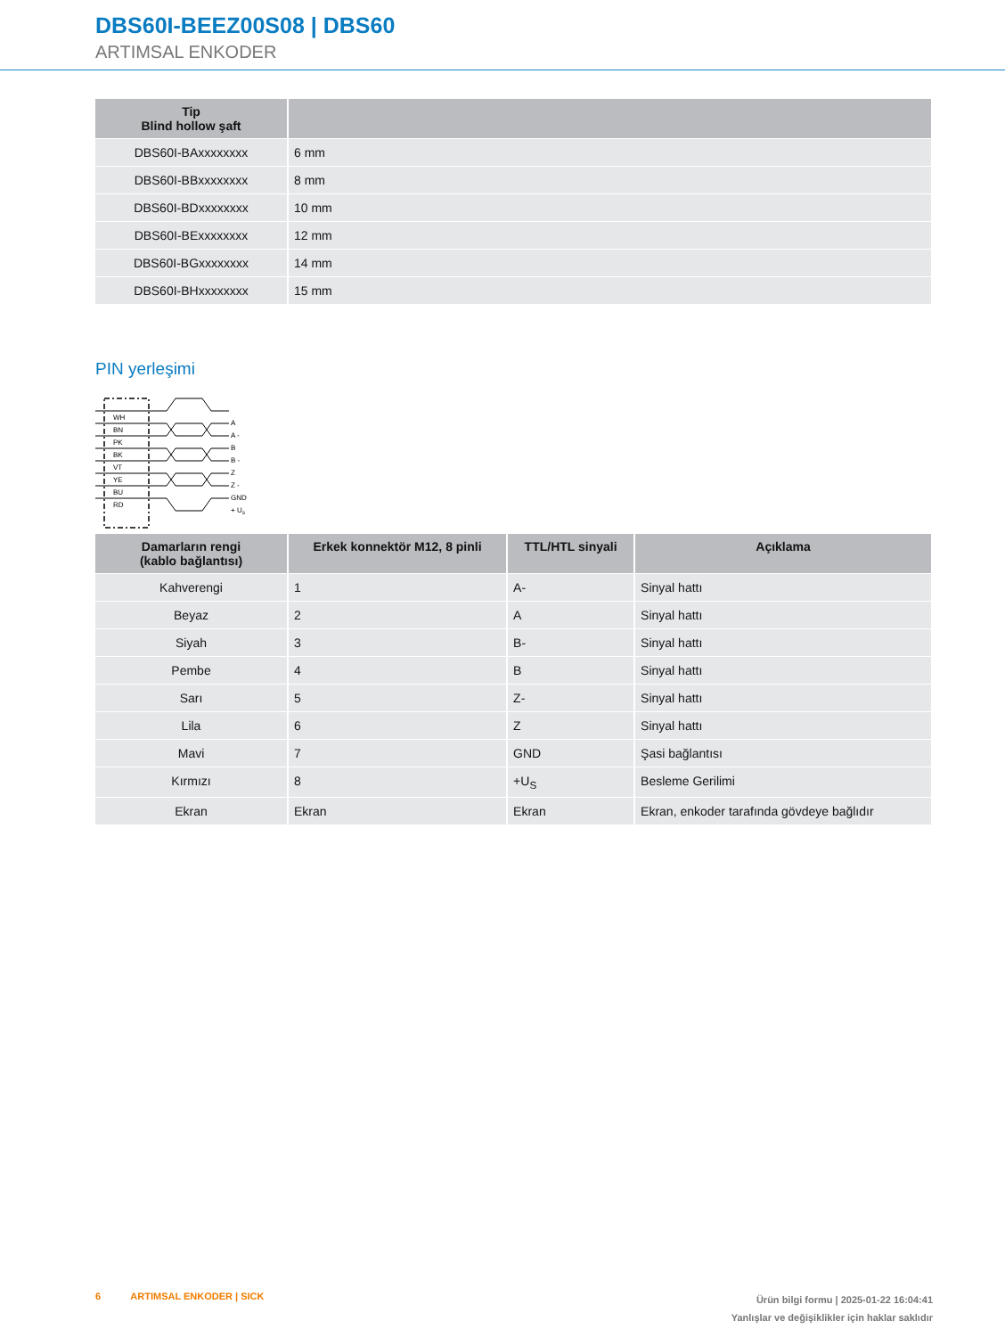DBS60I-BEEZ00S08 | DBS60
ARTIMSAL ENKODER
| Tip Blind hollow şaft | |
| --- | --- |
| DBS60I-BAxxxxxxxx | 6 mm |
| DBS60I-BBxxxxxxxx | 8 mm |
| DBS60I-BDxxxxxxxx | 10 mm |
| DBS60I-BExxxxxxxx | 12 mm |
| DBS60I-BGxxxxxxxx | 14 mm |
| DBS60I-BHxxxxxxxx | 15 mm |
PIN yerleşimi
WH
BN
PK
BK
VT
YE
BU
RD
A
A -
B
B -
Z
Z -
GND
+ US
| Damarların rengi (kablo bağlantısı) | Erkek konnektör M12, 8 pinli | TTL/HTL sinyali | Açıklama |
| --- | --- | --- | --- |
| Kahverengi | 1 | A- | Sinyal hattı |
| Beyaz | 2 | A | Sinyal hattı |
| Siyah | 3 | B- | Sinyal hattı |
| Pembe | 4 | B | Sinyal hattı |
| Sarı | 5 | Z- | Sinyal hattı |
| Lila | 6 | Z | Sinyal hattı |
| Mavi | 7 | GND | Şasi bağlantısı |
| Kırmızı | 8 | +U<sub>S</sub> | Besleme Gerilimi |
| Ekran | Ekran | Ekran | Ekran, enkoder tarafında gövdeye bağlıdır |
6 ARTIMSAL ENKODER | SICK
Ürün bilgi formu | 2025-01-22 16:04:41
Yanlışlar ve değişiklikler için haklar saklıdır